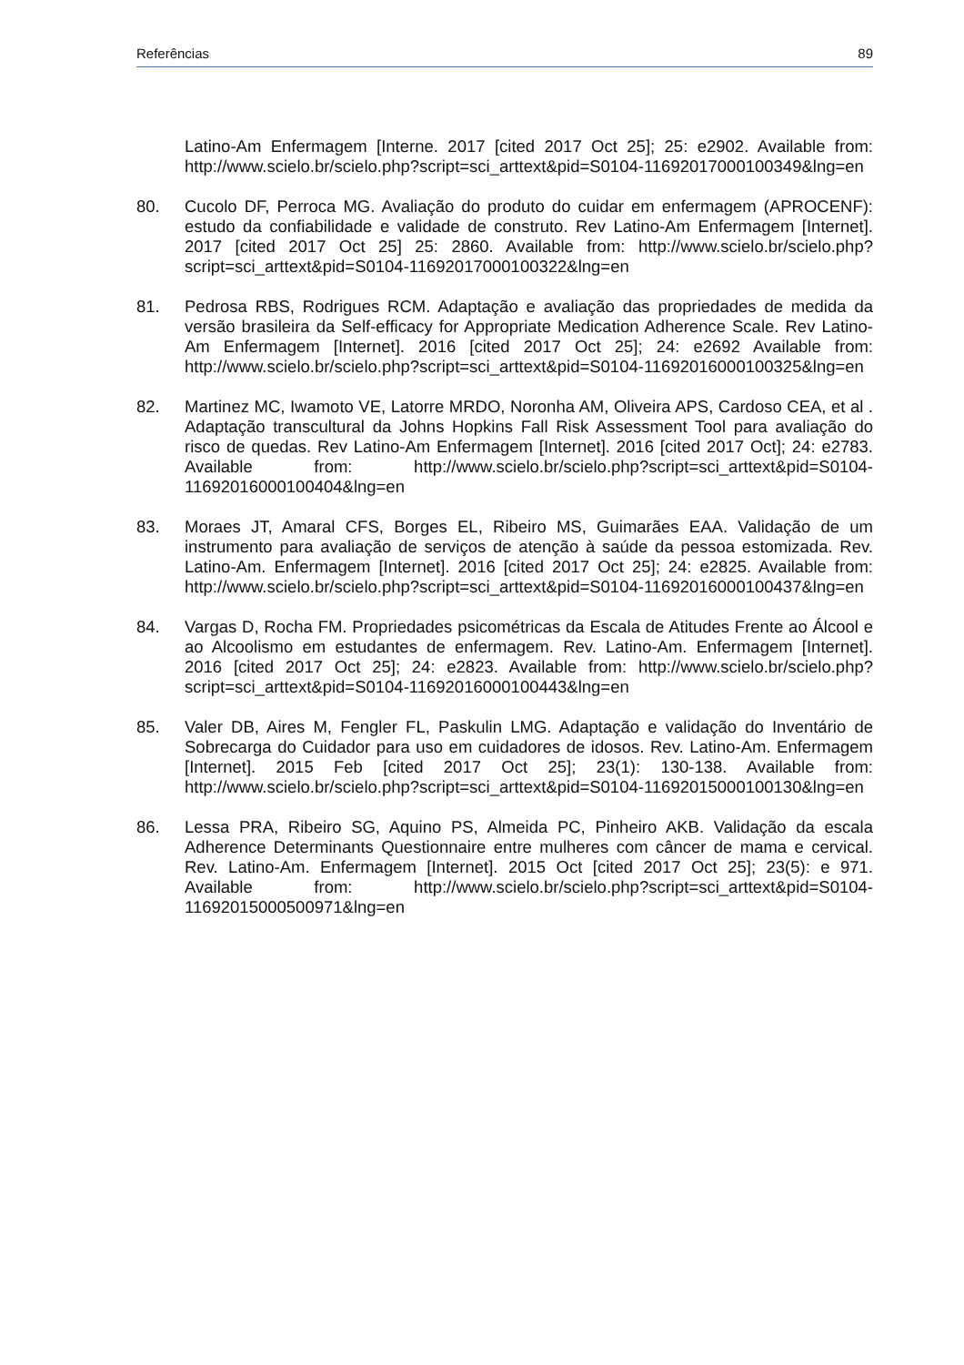Referências 89
Latino-Am Enfermagem [Interne. 2017 [cited 2017 Oct 25]; 25: e2902. Available from: http://www.scielo.br/scielo.php?script=sci_arttext&pid=S0104-11692017000100349&lng=en
80. Cucolo DF, Perroca MG. Avaliação do produto do cuidar em enfermagem (APROCENF): estudo da confiabilidade e validade de construto. Rev Latino-Am Enfermagem [Internet]. 2017 [cited 2017 Oct 25] 25: 2860. Available from: http://www.scielo.br/scielo.php?script=sci_arttext&pid=S0104-11692017000100322&lng=en
81. Pedrosa RBS, Rodrigues RCM. Adaptação e avaliação das propriedades de medida da versão brasileira da Self-efficacy for Appropriate Medication Adherence Scale. Rev Latino-Am Enfermagem [Internet]. 2016 [cited 2017 Oct 25]; 24: e2692 Available from: http://www.scielo.br/scielo.php?script=sci_arttext&pid=S0104-11692016000100325&lng=en
82. Martinez MC, Iwamoto VE, Latorre MRDO, Noronha AM, Oliveira APS, Cardoso CEA, et al . Adaptação transcultural da Johns Hopkins Fall Risk Assessment Tool para avaliação do risco de quedas. Rev Latino-Am Enfermagem [Internet]. 2016 [cited 2017 Oct]; 24: e2783. Available from: http://www.scielo.br/scielo.php?script=sci_arttext&pid=S0104-11692016000100404&lng=en
83. Moraes JT, Amaral CFS, Borges EL, Ribeiro MS, Guimarães EAA. Validação de um instrumento para avaliação de serviços de atenção à saúde da pessoa estomizada. Rev. Latino-Am. Enfermagem [Internet]. 2016 [cited 2017 Oct 25]; 24: e2825. Available from: http://www.scielo.br/scielo.php?script=sci_arttext&pid=S0104-11692016000100437&lng=en
84. Vargas D, Rocha FM. Propriedades psicométricas da Escala de Atitudes Frente ao Álcool e ao Alcoolismo em estudantes de enfermagem. Rev. Latino-Am. Enfermagem [Internet]. 2016 [cited 2017 Oct 25]; 24: e2823. Available from: http://www.scielo.br/scielo.php?script=sci_arttext&pid=S0104-11692016000100443&lng=en
85. Valer DB, Aires M, Fengler FL, Paskulin LMG. Adaptação e validação do Inventário de Sobrecarga do Cuidador para uso em cuidadores de idosos. Rev. Latino-Am. Enfermagem [Internet]. 2015 Feb [cited 2017 Oct 25]; 23(1): 130-138. Available from: http://www.scielo.br/scielo.php?script=sci_arttext&pid=S0104-11692015000100130&lng=en
86. Lessa PRA, Ribeiro SG, Aquino PS, Almeida PC, Pinheiro AKB. Validação da escala Adherence Determinants Questionnaire entre mulheres com câncer de mama e cervical. Rev. Latino-Am. Enfermagem [Internet]. 2015 Oct [cited 2017 Oct 25]; 23(5): e 971. Available from: http://www.scielo.br/scielo.php?script=sci_arttext&pid=S0104-11692015000500971&lng=en